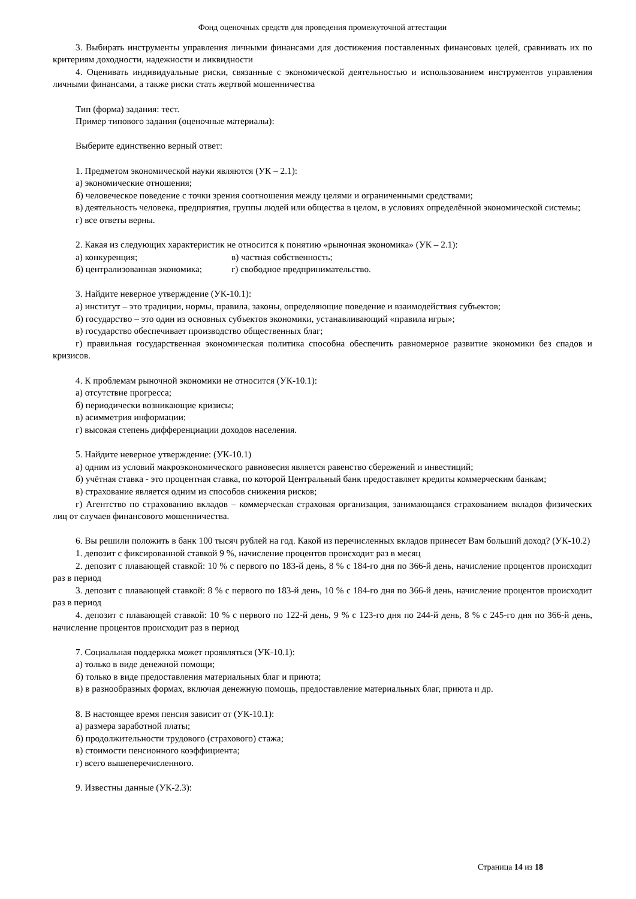Фонд оценочных средств для проведения промежуточной аттестации
3. Выбирать инструменты управления личными финансами для достижения поставленных финансовых целей, сравнивать их по критериям доходности, надежности и ликвидности
4. Оценивать индивидуальные риски, связанные с экономической деятельностью и использованием инструментов управления личными финансами, а также риски стать жертвой мошенничества
Тип (форма) задания: тест.
Пример типового задания (оценочные материалы):
Выберите единственно верный ответ:
1. Предметом экономической науки являются (УК – 2.1):
а) экономические отношения;
б) человеческое поведение с точки зрения соотношения между целями и ограниченными средствами;
в) деятельность человека, предприятия, группы людей или общества в целом, в условиях определённой экономической системы;
г) все ответы верны.
2. Какая из следующих характеристик не относится к понятию «рыночная экономика» (УК – 2.1):
а) конкуренция; в) частная собственность;
б) централизованная экономика;
г) свободное предпринимательство.
3. Найдите неверное утверждение (УК-10.1):
а) институт – это традиции, нормы, правила, законы, определяющие поведение и взаимодействия субъектов;
б) государство – это один из основных субъектов экономики, устанавливающий «правила игры»;
в) государство обеспечивает производство общественных благ;
г) правильная государственная экономическая политика способна обеспечить равномерное развитие экономики без спадов и кризисов.
4. К проблемам рыночной экономики не относится (УК-10.1):
а) отсутствие прогресса;
б) периодически возникающие кризисы;
в) асимметрия информации;
г) высокая степень дифференциации доходов населения.
5. Найдите неверное утверждение: (УК-10.1)
а) одним из условий макроэкономического равновесия является равенство сбережений и инвестиций;
б) учётная ставка - это процентная ставка, по которой Центральный банк предоставляет кредиты коммерческим банкам;
в) страхование является одним из способов снижения рисков;
г) Агентство по страхованию вкладов – коммерческая страховая организация, занимающаяся страхованием вкладов физических лиц от случаев финансового мошенничества.
6. Вы решили положить в банк 100 тысяч рублей на год. Какой из перечисленных вкладов принесет Вам больший доход? (УК-10.2)
1. депозит с фиксированной ставкой 9 %, начисление процентов происходит раз в месяц
2. депозит с плавающей ставкой: 10 % с первого по 183-й день, 8 % с 184-го дня по 366-й день, начисление процентов происходит раз в период
3. депозит с плавающей ставкой: 8 % с первого по 183-й день, 10 % с 184-го дня по 366-й день, начисление процентов происходит раз в период
4. депозит с плавающей ставкой: 10 % с первого по 122-й день, 9 % с 123-го дня по 244-й день, 8 % с 245-го дня по 366-й день, начисление процентов происходит раз в период
7. Социальная поддержка может проявляться (УК-10.1):
а) только в виде денежной помощи;
б) только в виде предоставления материальных благ и приюта;
в) в разнообразных формах, включая денежную помощь, предоставление материальных благ, приюта и др.
8. В настоящее время пенсия зависит от (УК-10.1):
а) размера заработной платы;
б) продолжительности трудового (страхового) стажа;
в) стоимости пенсионного коэффициента;
г) всего вышеперечисленного.
9. Известны данные (УК-2.3):
Страница 14 из 18